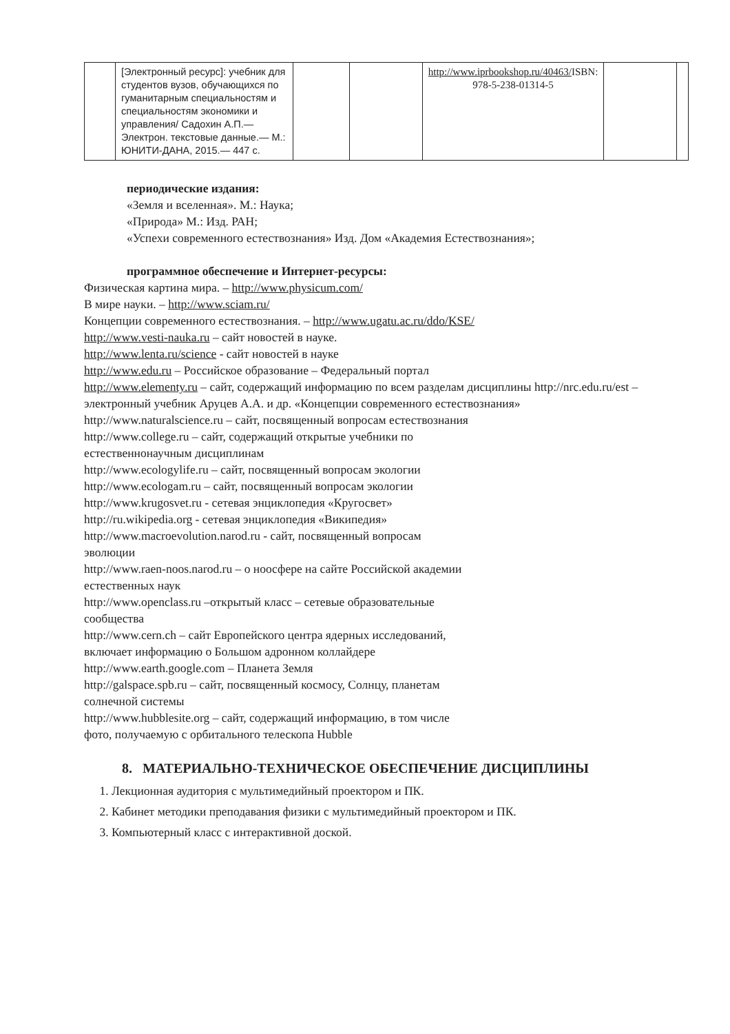| | [Электронный ресурс]: учебник для студентов вузов, обучающихся по гуманитарным специальностям и специальностям экономики и управления/ Садохин А.П.— Электрон. текстовые данные.— М.: ЮНИТИ-ДАНА, 2015.— 447 с. | | | http://www.iprbookshop.ru/40463/ ISBN: 978-5-238-01314-5 | | |
периодические издания:
«Земля и вселенная». М.: Наука;
«Природа» М.: Изд. РАН;
«Успехи современного естествознания» Изд. Дом «Академия Естествознания»;
программное обеспечение и Интернет-ресурсы:
Физическая картина мира. – http://www.physicum.com/
В мире науки. – http://www.sciam.ru/
Концепции современного естествознания. – http://www.ugatu.ac.ru/ddo/KSE/
http://www.vesti-nauka.ru – сайт новостей в науке.
http://www.lenta.ru/science - сайт новостей в науке
http://www.edu.ru – Российское образование – Федеральный портал
http://www.elementy.ru – сайт, содержащий информацию по всем разделам дисциплины http://nrc.edu.ru/est – электронный учебник Аруцев А.А. и др. «Концепции современного естествознания»
http://www.naturalscience.ru – сайт, посвященный вопросам естествознания
http://www.college.ru – сайт, содержащий открытые учебники по
естественнонаучным дисциплинам
http://www.ecologylife.ru – сайт, посвященный вопросам экологии
http://www.ecologam.ru – сайт, посвященный вопросам экологии
http://www.krugosvet.ru - сетевая энциклопедия «Кругосвет»
http://ru.wikipedia.org - сетевая энциклопедия «Википедия»
http://www.macroevolution.narod.ru - сайт, посвященный вопросам
эволюции
http://www.raen-noos.narod.ru – о ноосфере на сайте Российской академии
естественных наук
http://www.openclass.ru –открытый класс – сетевые образовательные
сообщества
http://www.cern.ch – сайт Европейского центра ядерных исследований,
включает информацию о Большом адронном коллайдере
http://www.earth.google.com – Планета Земля
http://galspace.spb.ru – сайт, посвященный космосу, Солнцу, планетам
солнечной системы
http://www.hubblesite.org – сайт, содержащий информацию, в том числе
фото, получаемую с орбитального телескопа Hubble
8. МАТЕРИАЛЬНО-ТЕХНИЧЕСКОЕ ОБЕСПЕЧЕНИЕ ДИСЦИПЛИНЫ
1. Лекционная аудитория с мультимедийный проектором и ПК.
2. Кабинет методики преподавания физики с мультимедийный проектором и ПК.
3. Компьютерный класс с интерактивной доской.